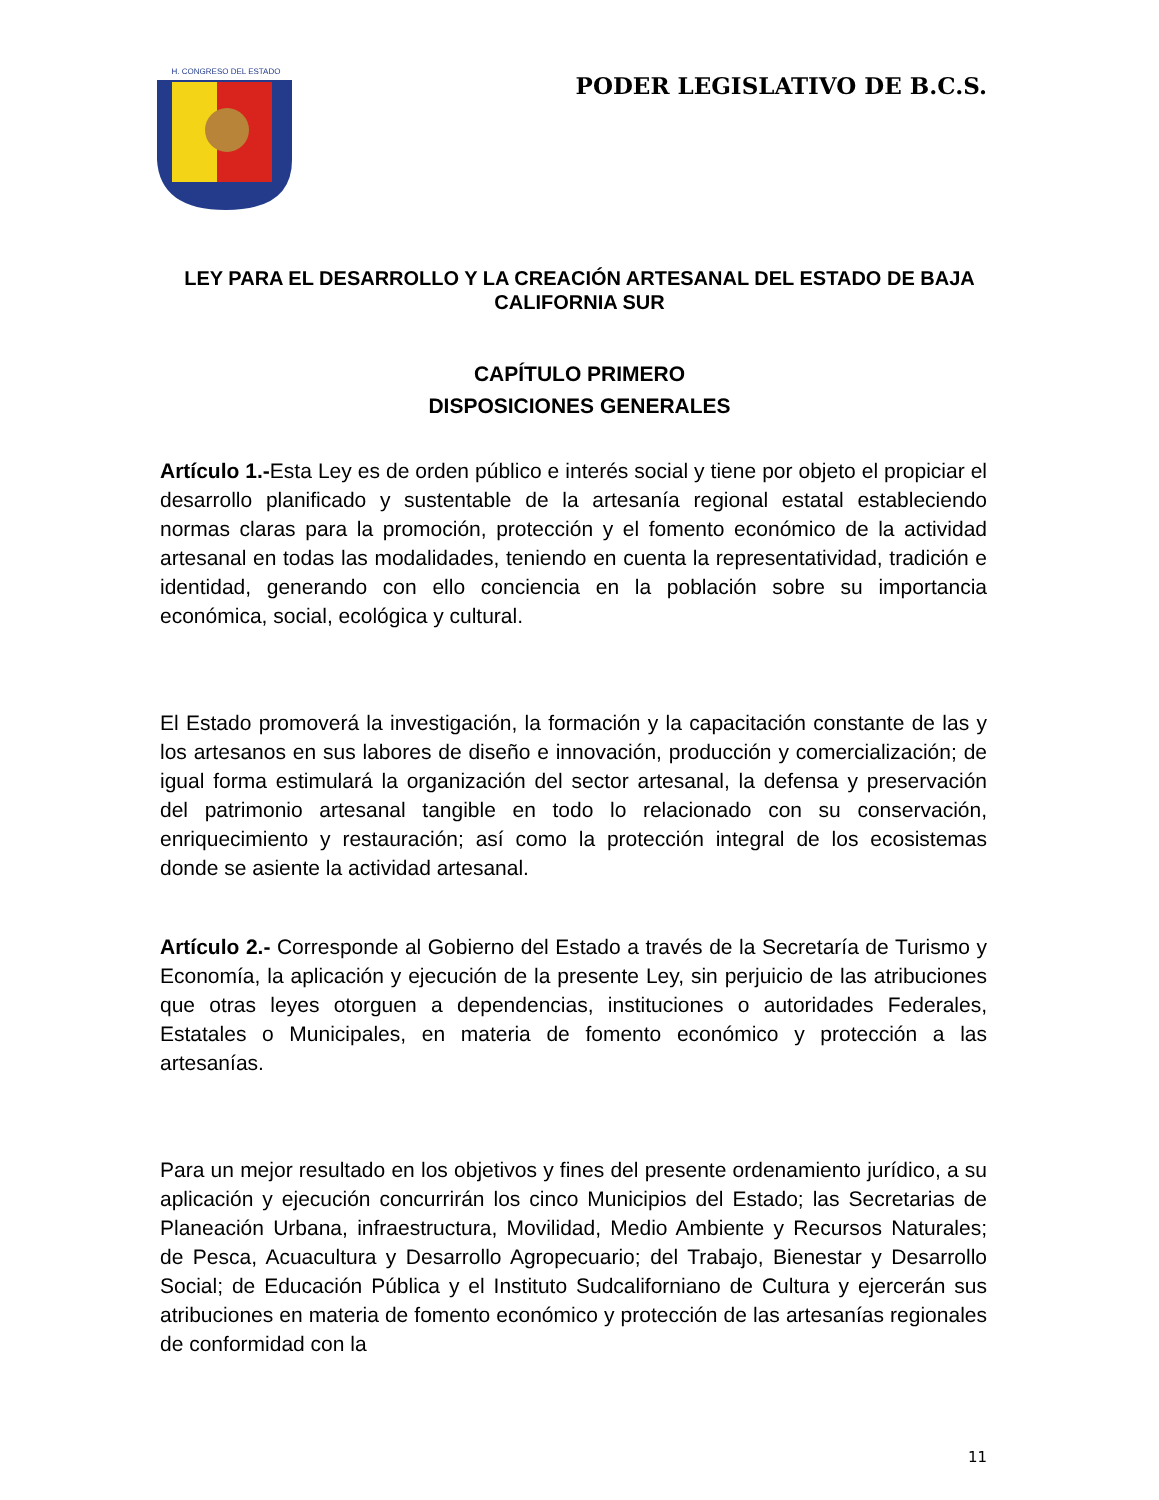H. CONGRESO DEL ESTADO
PODER LEGISLATIVO DE B.C.S.
LEY PARA EL DESARROLLO Y LA CREACIÓN ARTESANAL DEL ESTADO DE BAJA CALIFORNIA SUR
CAPÍTULO PRIMERO
DISPOSICIONES GENERALES
Artículo 1.-Esta Ley es de orden público e interés social y tiene por objeto el propiciar el desarrollo planificado y sustentable de la artesanía regional estatal estableciendo normas claras para la promoción, protección y el fomento económico de la actividad artesanal en todas las modalidades, teniendo en cuenta la representatividad, tradición e identidad, generando con ello conciencia en la población sobre su importancia económica, social, ecológica y cultural.
El Estado promoverá la investigación, la formación y la capacitación constante de las y los artesanos en sus labores de diseño e innovación, producción y comercialización; de igual forma estimulará la organización del sector artesanal, la defensa y preservación del patrimonio artesanal tangible en todo lo relacionado con su conservación, enriquecimiento y restauración; así como la protección integral de los ecosistemas donde se asiente la actividad artesanal.
Artículo 2.- Corresponde al Gobierno del Estado a través de la Secretaría de Turismo y Economía, la aplicación y ejecución de la presente Ley, sin perjuicio de las atribuciones que otras leyes otorguen a dependencias, instituciones o autoridades Federales, Estatales o Municipales, en materia de fomento económico y protección a las artesanías.
Para un mejor resultado en los objetivos y fines del presente ordenamiento jurídico, a su aplicación y ejecución concurrirán los cinco Municipios del Estado; las Secretarias de Planeación Urbana, infraestructura, Movilidad, Medio Ambiente y Recursos Naturales; de Pesca, Acuacultura y Desarrollo Agropecuario; del Trabajo, Bienestar y Desarrollo Social; de Educación Pública y el Instituto Sudcaliforniano de Cultura y ejercerán sus atribuciones en materia de fomento económico y protección de las artesanías regionales de conformidad con la
11